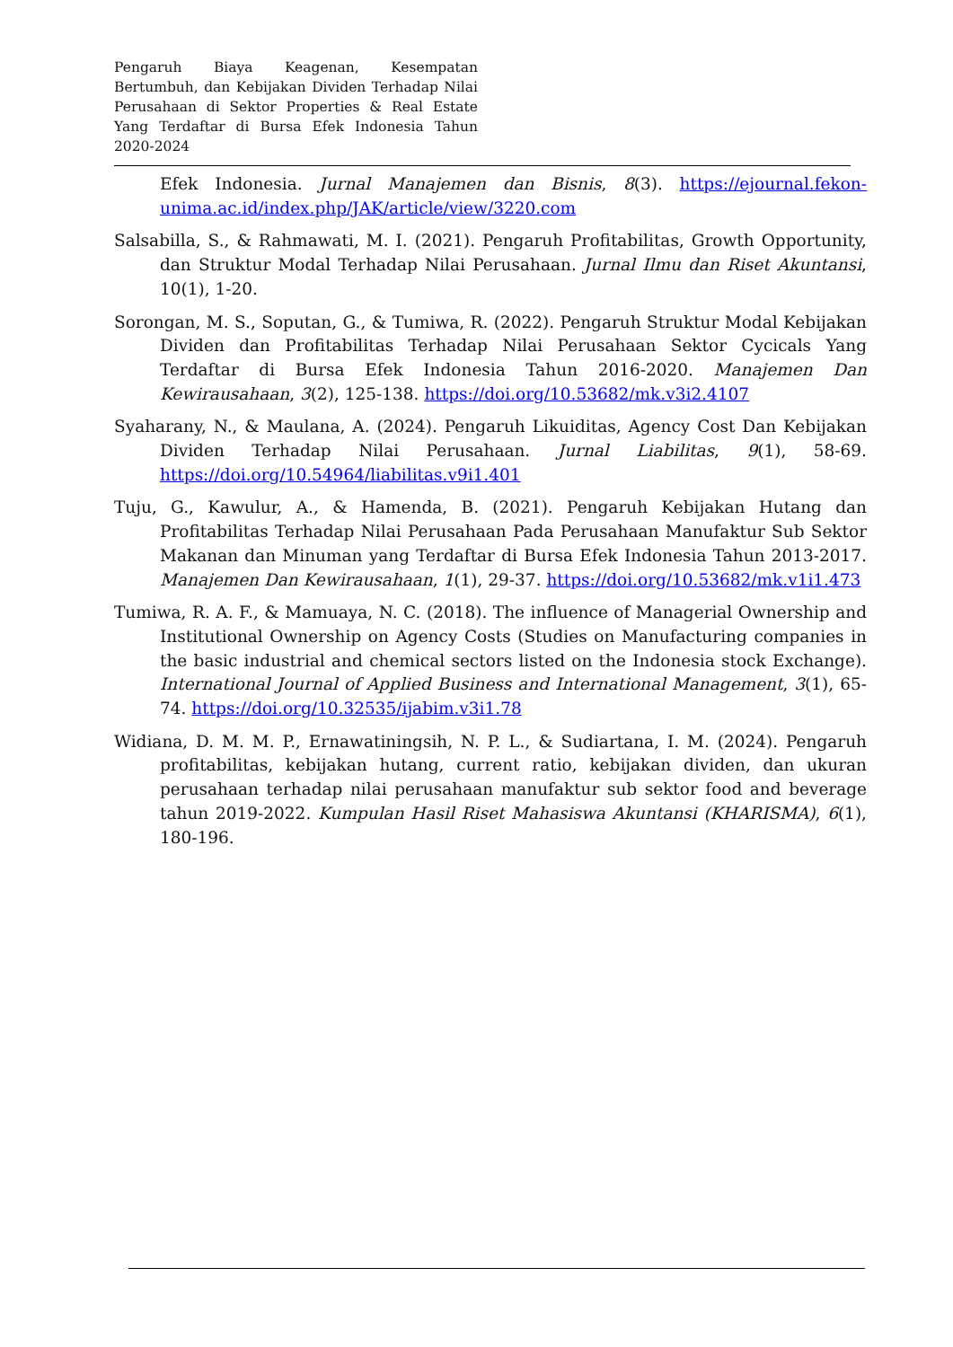Pengaruh Biaya Keagenan, Kesempatan Bertumbuh, dan Kebijakan Dividen Terhadap Nilai Perusahaan di Sektor Properties & Real Estate Yang Terdaftar di Bursa Efek Indonesia Tahun 2020-2024
Efek Indonesia. Jurnal Manajemen dan Bisnis, 8(3). https://ejournal.fekon-unima.ac.id/index.php/JAK/article/view/3220.com
Salsabilla, S., & Rahmawati, M. I. (2021). Pengaruh Profitabilitas, Growth Opportunity, dan Struktur Modal Terhadap Nilai Perusahaan. Jurnal Ilmu dan Riset Akuntansi, 10(1), 1-20.
Sorongan, M. S., Soputan, G., & Tumiwa, R. (2022). Pengaruh Struktur Modal Kebijakan Dividen dan Profitabilitas Terhadap Nilai Perusahaan Sektor Cycicals Yang Terdaftar di Bursa Efek Indonesia Tahun 2016-2020. Manajemen Dan Kewirausahaan, 3(2), 125-138. https://doi.org/10.53682/mk.v3i2.4107
Syaharany, N., & Maulana, A. (2024). Pengaruh Likuiditas, Agency Cost Dan Kebijakan Dividen Terhadap Nilai Perusahaan. Jurnal Liabilitas, 9(1), 58-69. https://doi.org/10.54964/liabilitas.v9i1.401
Tuju, G., Kawulur, A., & Hamenda, B. (2021). Pengaruh Kebijakan Hutang dan Profitabilitas Terhadap Nilai Perusahaan Pada Perusahaan Manufaktur Sub Sektor Makanan dan Minuman yang Terdaftar di Bursa Efek Indonesia Tahun 2013-2017. Manajemen Dan Kewirausahaan, 1(1), 29-37. https://doi.org/10.53682/mk.v1i1.473
Tumiwa, R. A. F., & Mamuaya, N. C. (2018). The influence of Managerial Ownership and Institutional Ownership on Agency Costs (Studies on Manufacturing companies in the basic industrial and chemical sectors listed on the Indonesia stock Exchange). International Journal of Applied Business and International Management, 3(1), 65-74. https://doi.org/10.32535/ijabim.v3i1.78
Widiana, D. M. M. P., Ernawatiningsih, N. P. L., & Sudiartana, I. M. (2024). Pengaruh profitabilitas, kebijakan hutang, current ratio, kebijakan dividen, dan ukuran perusahaan terhadap nilai perusahaan manufaktur sub sektor food and beverage tahun 2019-2022. Kumpulan Hasil Riset Mahasiswa Akuntansi (KHARISMA), 6(1), 180-196.